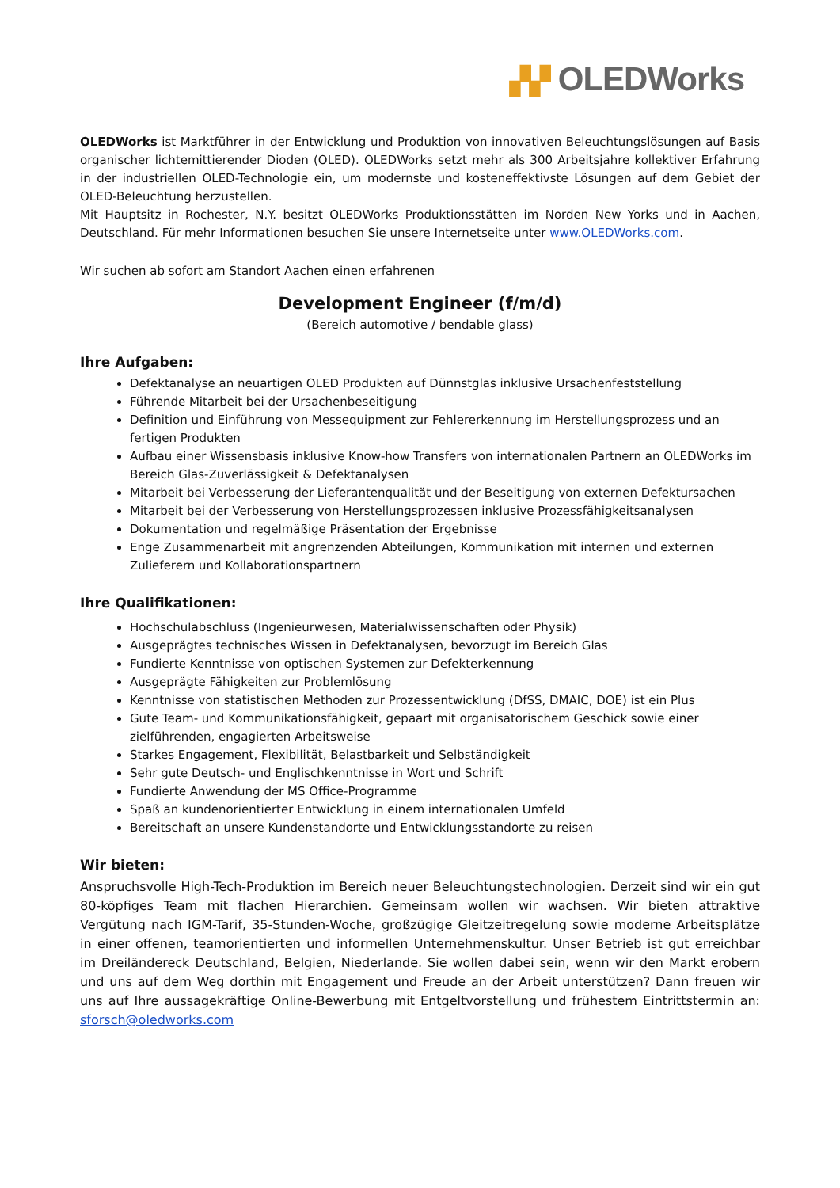▞▞ OLEDWorks
OLEDWorks ist Marktführer in der Entwicklung und Produktion von innovativen Beleuchtungslösungen auf Basis organischer lichtemittierender Dioden (OLED). OLEDWorks setzt mehr als 300 Arbeitsjahre kollektiver Erfahrung in der industriellen OLED-Technologie ein, um modernste und kosteneffektivste Lösungen auf dem Gebiet der OLED-Beleuchtung herzustellen.
Mit Hauptsitz in Rochester, N.Y. besitzt OLEDWorks Produktionsstätten im Norden New Yorks und in Aachen, Deutschland. Für mehr Informationen besuchen Sie unsere Internetseite unter www.OLEDWorks.com.
Wir suchen ab sofort am Standort Aachen einen erfahrenen
Development Engineer (f/m/d)
(Bereich automotive / bendable glass)
Ihre Aufgaben:
Defektanalyse an neuartigen OLED Produkten auf Dünnstglas inklusive Ursachenfeststellung
Führende Mitarbeit bei der Ursachenbeseitigung
Definition und Einführung von Messequipment zur Fehlererkennung im Herstellungsprozess und an fertigen Produkten
Aufbau einer Wissensbasis inklusive Know-how Transfers von internationalen Partnern an OLEDWorks im Bereich Glas-Zuverlässigkeit & Defektanalysen
Mitarbeit bei Verbesserung der Lieferantenqualität und der Beseitigung von externen Defektursachen
Mitarbeit bei der Verbesserung von Herstellungsprozessen inklusive Prozessfähigkeitsanalysen
Dokumentation und regelmäßige Präsentation der Ergebnisse
Enge Zusammenarbeit mit angrenzenden Abteilungen, Kommunikation mit internen und externen Zulieferern und Kollaborationspartnern
Ihre Qualifikationen:
Hochschulabschluss (Ingenieurwesen, Materialwissenschaften oder Physik)
Ausgeprägtes technisches Wissen in Defektanalysen, bevorzugt im Bereich Glas
Fundierte Kenntnisse von optischen Systemen zur Defekterkennung
Ausgeprägte Fähigkeiten zur Problemlösung
Kenntnisse von statistischen Methoden zur Prozessentwicklung (DfSS, DMAIC, DOE) ist ein Plus
Gute Team- und Kommunikationsfähigkeit, gepaart mit organisatorischem Geschick sowie einer zielführenden, engagierten Arbeitsweise
Starkes Engagement, Flexibilität, Belastbarkeit und Selbständigkeit
Sehr gute Deutsch- und Englischkenntnisse in Wort und Schrift
Fundierte Anwendung der MS Office-Programme
Spaß an kundenorientierter Entwicklung in einem internationalen Umfeld
Bereitschaft an unsere Kundenstandorte und Entwicklungsstandorte zu reisen
Wir bieten:
Anspruchsvolle High-Tech-Produktion im Bereich neuer Beleuchtungstechnologien. Derzeit sind wir ein gut 80-köpfiges Team mit flachen Hierarchien. Gemeinsam wollen wir wachsen. Wir bieten attraktive Vergütung nach IGM-Tarif, 35-Stunden-Woche, großzügige Gleitzeitregelung sowie moderne Arbeitsplätze in einer offenen, teamorientierten und informellen Unternehmenskultur. Unser Betrieb ist gut erreichbar im Dreiländereck Deutschland, Belgien, Niederlande. Sie wollen dabei sein, wenn wir den Markt erobern und uns auf dem Weg dorthin mit Engagement und Freude an der Arbeit unterstützen? Dann freuen wir uns auf Ihre aussagekräftige Online-Bewerbung mit Entgeltvorstellung und frühestem Eintrittstermin an: sforsch@oledworks.com